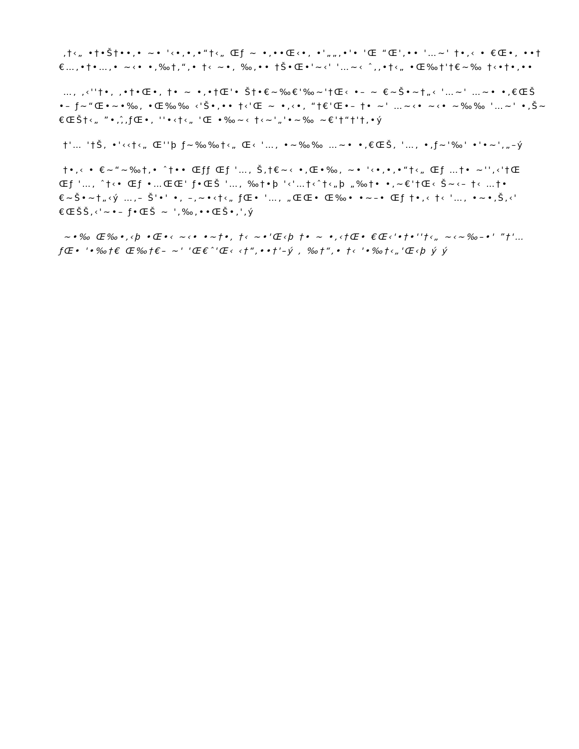‚†‹„ •†•Š†••‚• ~• '‹•‚•‚•“†‹„ Œƒ ~ •‚••Œ‹•‚ •'„„‚•'• 'Œ “Œ'‚•• '…~' †•‚‹ • €Œ•‚ ••†
€…‚•†•…‚• ~‹• •‚‰†‚“‚• †‹ ~•‚ ‰‚•• †Š•Œ•'~‹' '…~‹ ˆ‚‚•†‹„ •Œ‰†'†€~‰ †‹•†•‚••
…‚ ‚‹''†•‚ ‚•†•Œ•‚ †• ~ •‚•†Œ'• Š†•€~‰€'‰~'†Œ‹ •– ~ €~Š•~†„‹ '…~' …~• •‚€ŒŠ
•– ƒ~“Œ•~•‰‚ •Œ‰‰ ‹'Š•‚•• †‹'Œ ~ •‚‹•‚ “†€'Œ•– †• ~' …~‹• ~‹• ~‰‰ '…~' •‚Š~
€ŒŠ†‹„ ”•‚‚̂‚ƒŒ•‚ ''•‹†‹„ 'Œ •‰~‹ †‹~'„'•~‰ ~€'†“†'†‚•ý
†'… '†Š‚ •'‹‹†‹„ Œ''þ ƒ~‰‰†‹„ Œ‹ '…‚ •~‰‰ …~• •‚€ŒŠ‚ '…‚ •‚ƒ~'‰' •'•~'‚„–ý
†•‚‹ • €~“~‰†‚• ˆ†•• Œƒƒ Œƒ '…‚ Š‚†€~‹ •‚Œ•‰‚ ~• '‹•‚•‚•“†‹„ Œƒ …†• ~''‚‹'†Œ
Œƒ '…‚ ˆ†‹• Œƒ •…ŒŒ' ƒ•ŒŠ '…‚ ‰†•þ '‹'…†‹ˆ†‹„þ „‰†• •‚~€'†Œ‹ Š~‹– †‹ …†•
€~Š•~†„‹ý …‚– Š'•' •‚ –‚~•‹†‹„ ƒŒ• '…‚ „ŒŒ• Œ‰• •~–• Œƒ †•‚‹ †‹ '…‚ •~•‚Š‚‹'
€ŒŠŠ‚‹'~•– ƒ•ŒŠ ~ '‚‰‚••ŒŠ•‚'‚ý
~•‰ Œ‰•‚‹þ •Œ•‹ ~‹• •~†•‚ †‹ ~•'Œ‹þ †• ~ •‚‹†Œ• €Œ‹'•†•''†‹„ ~‹~‰–•' ”†'…
ƒŒ• '•‰†€ Œ‰†€– ~' 'Œ€ˆ'Œ‹ ‹†“‚••†'–ý ‚ ‰†“‚• †‹ '•‰†‹„'Œ‹þ ý ý